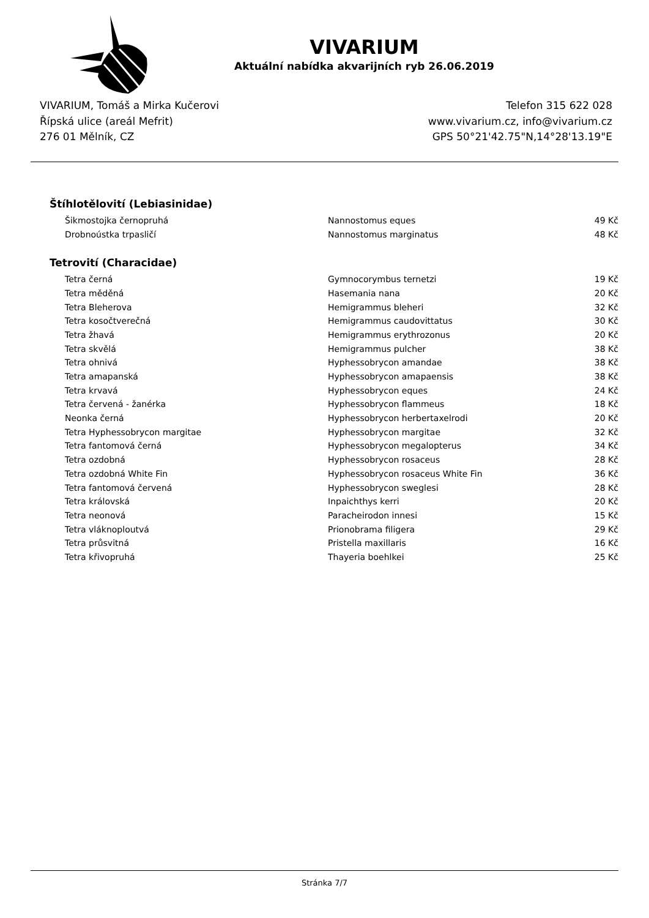VIVARIUM
Aktuální nabídka akvarijních ryb 26.06.2019
VIVARIUM, Tomáš a Mirka Kučerovi
Řípská ulice (areál Mefrit)
276 01 Mělník, CZ
Telefon 315 622 028
www.vivarium.cz, info@vivarium.cz
GPS 50°21'42.75"N,14°28'13.19"E
Štíhlotělovití (Lebiasinidae)
| Šikmostojka černopruhá | Nannostomus eques | 49 Kč |
| Drobnoústka trpasličí | Nannostomus marginatus | 48 Kč |
Tetrovití (Characidae)
| Tetra černá | Gymnocorymbus ternetzi | 19 Kč |
| Tetra měděná | Hasemania nana | 20 Kč |
| Tetra Bleherova | Hemigrammus bleheri | 32 Kč |
| Tetra kosočtverečná | Hemigrammus caudovittatus | 30 Kč |
| Tetra žhavá | Hemigrammus erythrozonus | 20 Kč |
| Tetra skvělá | Hemigrammus pulcher | 38 Kč |
| Tetra ohnivá | Hyphessobrycon amandae | 38 Kč |
| Tetra amapanská | Hyphessobrycon amapaensis | 38 Kč |
| Tetra krvavá | Hyphessobrycon eques | 24 Kč |
| Tetra červená - žanérka | Hyphessobrycon flammeus | 18 Kč |
| Neonka černá | Hyphessobrycon herbertaxelrodi | 20 Kč |
| Tetra Hyphessobrycon margitae | Hyphessobrycon margitae | 32 Kč |
| Tetra fantomová černá | Hyphessobrycon megalopterus | 34 Kč |
| Tetra ozdobná | Hyphessobrycon rosaceus | 28 Kč |
| Tetra ozdobná White Fin | Hyphessobrycon rosaceus White Fin | 36 Kč |
| Tetra fantomová červená | Hyphessobrycon sweglesi | 28 Kč |
| Tetra královská | Inpaichthys kerri | 20 Kč |
| Tetra neonová | Paracheirodon innesi | 15 Kč |
| Tetra vláknoploutvá | Prionobrama filigera | 29 Kč |
| Tetra průsvitná | Pristella maxillaris | 16 Kč |
| Tetra křivopruhá | Thayeria boehlkei | 25 Kč |
Stránka 7/7